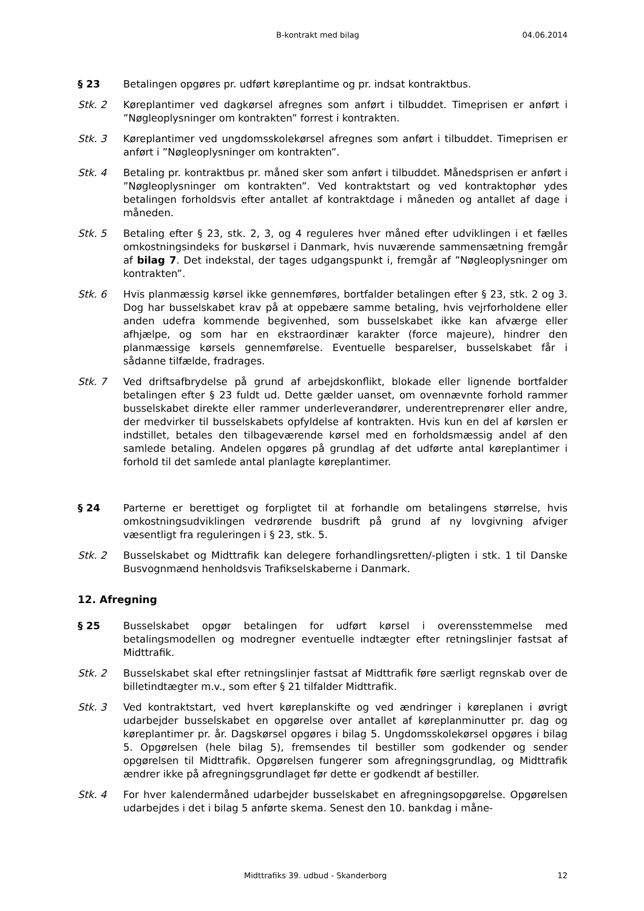B-kontrakt med bilag 04.06.2014
§ 23 Betalingen opgøres pr. udført køreplantime og pr. indsat kontraktbus.
Stk. 2 Køreplantimer ved dagkørsel afregnes som anført i tilbuddet. Timeprisen er anført i ”Nøgleoplysninger om kontrakten” forrest i kontrakten.
Stk. 3 Køreplantimer ved ungdomsskolekørsel afregnes som anført i tilbuddet. Timeprisen er anført i ”Nøgleoplysninger om kontrakten”.
Stk. 4 Betaling pr. kontraktbus pr. måned sker som anført i tilbuddet. Månedsprisen er anført i ”Nøgleoplysninger om kontrakten”. Ved kontraktstart og ved kontraktophør ydes betalingen forholdsvis efter antallet af kontraktdage i måneden og antallet af dage i måneden.
Stk. 5 Betaling efter § 23, stk. 2, 3, og 4 reguleres hver måned efter udviklingen i et fælles omkostningsindeks for buskørsel i Danmark, hvis nuværende sammensætning fremgår af bilag 7. Det indekstal, der tages udgangspunkt i, fremgår af ”Nøgleoplysninger om kontrakten”.
Stk. 6 Hvis planmæssig kørsel ikke gennemføres, bortfalder betalingen efter § 23, stk. 2 og 3. Dog har busselskabet krav på at oppebære samme betaling, hvis vejrforholdene eller anden udefra kommende begivenhed, som busselskabet ikke kan afværge eller afhjælpe, og som har en ekstraordinær karakter (force majeure), hindrer den planmæssige kørsels gennemførelse. Eventuelle besparelser, busselskabet får i sådanne tilfælde, fradrages.
Stk. 7 Ved driftsafbrydelse på grund af arbejdskonflikt, blokade eller lignende bortfalder betalingen efter § 23 fuldt ud. Dette gælder uanset, om ovennævnte forhold rammer busselskabet direkte eller rammer underleverandører, underentreprenører eller andre, der medvirker til busselskabets opfyldelse af kontrakten. Hvis kun en del af kørslen er indstillet, betales den tilbageværende kørsel med en forholdsmæssig andel af den samlede betaling. Andelen opgøres på grundlag af det udførte antal køreplantimer i forhold til det samlede antal planlagte køreplantimer.
§ 24 Parterne er berettiget og forpligtet til at forhandle om betalingens størrelse, hvis omkostningsudviklingen vedrørende busdrift på grund af ny lovgivning afviger væsentligt fra reguleringen i § 23, stk. 5.
Stk. 2 Busselskabet og Midttrafik kan delegere forhandlingsretten/-pligten i stk. 1 til Danske Busvognmænd henholdsvis Trafikselskaberne i Danmark.
12. Afregning
§ 25 Busselskabet opgør betalingen for udført kørsel i overensstemmelse med betalingsmodellen og modregner eventuelle indtægter efter retningslinjer fastsat af Midttrafik.
Stk. 2 Busselskabet skal efter retningslinjer fastsat af Midttrafik føre særligt regnskab over de billetindtægter m.v., som efter § 21 tilfalder Midttrafik.
Stk. 3 Ved kontraktstart, ved hvert køreplanskifte og ved ændringer i køreplanen i øvrigt udarbejder busselskabet en opgørelse over antallet af køreplanminutter pr. dag og køreplantimer pr. år. Dagskørsel opgøres i bilag 5. Ungdomsskolekørsel opgøres i bilag 5. Opgørelsen (hele bilag 5), fremsendes til bestiller som godkender og sender opgørelsen til Midttrafik. Opgørelsen fungerer som afregningsgrundlag, og Midttrafik ændrer ikke på afregningsgrundlaget før dette er godkendt af bestiller.
Stk. 4 For hver kalendermåned udarbejder busselskabet en afregningsopgørelse. Opgørelsen udarbejdes i det i bilag 5 anførte skema. Senest den 10. bankdag i måne-
Midttrafiks 39. udbud - Skanderborg 12